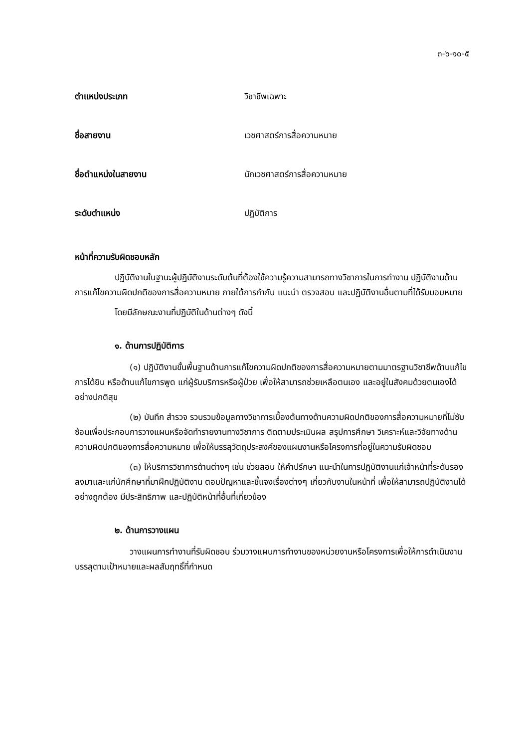๓-๖-๑๐-๕
ตำแหน่งประเภท วิชาชีพเฉพาะ
ชื่อสายงาน เวชศาสตร์การสื่อความหมาย
ชื่อตำแหน่งในสายงาน นักเวชศาสตร์การสื่อความหมาย
ระดับตำแหน่ง ปฏิบัติการ
หน้าที่ความรับผิดชอบหลัก
ปฏิบัติงานในฐานะผู้ปฏิบัติงานระดับต้นที่ต้องใช้ความรู้ความสามารถทางวิชาการในการทำงาน ปฏิบัติงานด้านการแก้ไขความผิดปกติของการสื่อความหมาย ภายใต้การกำกับ แนะนำ ตรวจสอบ และปฏิบัติงานอื่นตามที่ได้รับมอบหมาย
โดยมีลักษณะงานที่ปฏิบัติในด้านต่างๆ ดังนี้
๑. ด้านการปฏิบัติการ
(๑) ปฏิบัติงานขั้นพื้นฐานด้านการแก้ไขความผิดปกติของการสื่อความหมายตามมาตรฐานวิชาชีพด้านแก้ไขการได้ยิน หรือด้านแก้ไขการพูด แก่ผู้รับบริการหรือผู้ป่วย เพื่อให้สามารถช่วยเหลือตนเอง และอยู่ในสังคมด้วยตนเองได้อย่างปกติสุข
(๒) บันทึก สำรวจ รวบรวมข้อมูลทางวิชาการเบื้องต้นทางด้านความผิดปกติของการสื่อความหมายที่ไม่ซับซ้อนเพื่อประกอบการวางแผนหรือจัดทำรายงานทางวิชาการ ติดตามประเมินผล สรุปการศึกษา วิเคราะห์และวิจัยทางด้านความผิดปกติของการสื่อความหมาย เพื่อให้บรรลุวัตถุประสงค์ของแผนงานหรือโครงการที่อยู่ในความรับผิดชอบ
(๓) ให้บริการวิชาการด้านต่างๆ เช่น ช่วยสอน ให้คำปรึกษา แนะนำในการปฏิบัติงานแก่เจ้าหน้าที่ระดับรองลงมาและแก่นักศึกษาที่มาฝึกปฏิบัติงาน ตอบปัญหาและชี้แจงเรื่องต่างๆ เกี่ยวกับงานในหน้าที่ เพื่อให้สามารถปฏิบัติงานได้อย่างถูกต้อง มีประสิทธิภาพ และปฏิบัติหน้าที่อื่นที่เกี่ยวข้อง
๒. ด้านการวางแผน
วางแผนการทำงานที่รับผิดชอบ ร่วมวางแผนการทำงานของหน่วยงานหรือโครงการเพื่อให้การดำเนินงานบรรลุตามเป้าหมายและผลสัมฤทธิ์ที่กำหนด